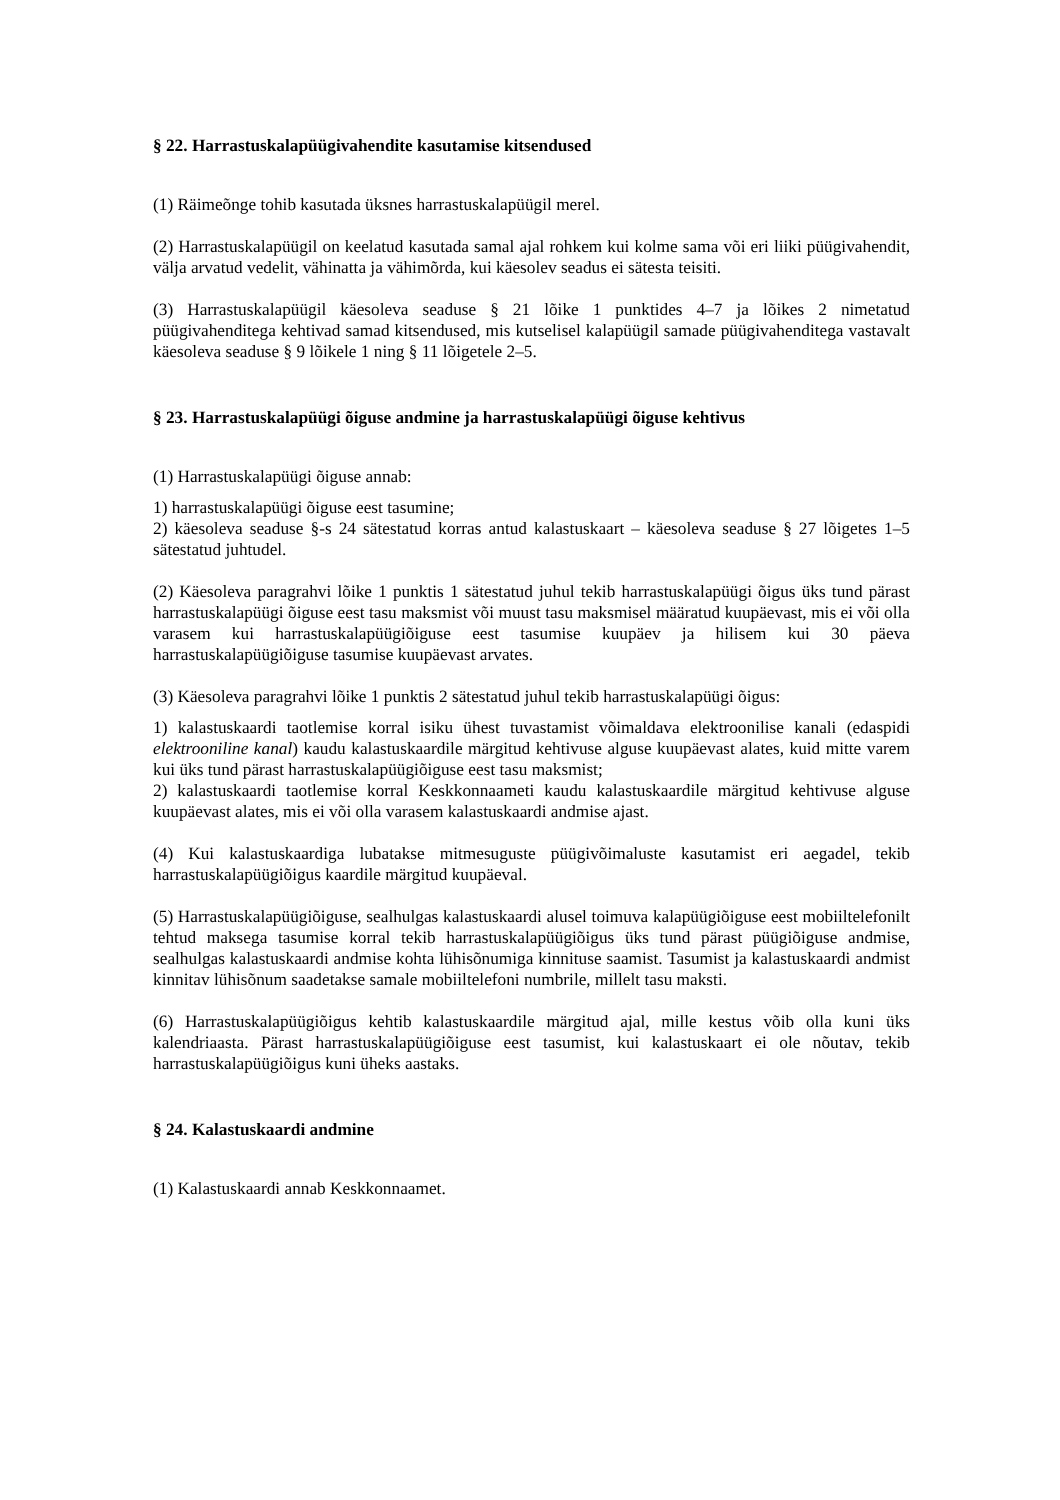§ 22. Harrastuskalapüügivahendite kasutamise kitsendused
(1) Räimeõnge tohib kasutada üksnes harrastuskalapüügil merel.
(2) Harrastuskalapüügil on keelatud kasutada samal ajal rohkem kui kolme sama või eri liiki püügivahendit, välja arvatud vedelit, vähinatta ja vähimõrda, kui käesolev seadus ei sätesta teisiti.
(3) Harrastuskalapüügil käesoleva seaduse § 21 lõike 1 punktides 4–7 ja lõikes 2 nimetatud püügivahenditega kehtivad samad kitsendused, mis kutselisel kalapüügil samade püügivahenditega vastavalt käesoleva seaduse § 9 lõikele 1 ning § 11 lõigetele 2–5.
§ 23. Harrastuskalapüügi õiguse andmine ja harrastuskalapüügi õiguse kehtivus
(1) Harrastuskalapüügi õiguse annab:
1) harrastuskalapüügi õiguse eest tasumine;
2) käesoleva seaduse §-s 24 sätestatud korras antud kalastuskaart – käesoleva seaduse § 27 lõigetes 1–5 sätestatud juhtudel.
(2) Käesoleva paragrahvi lõike 1 punktis 1 sätestatud juhul tekib harrastuskalapüügi õigus üks tund pärast harrastuskalapüügi õiguse eest tasu maksmist või muust tasu maksmisel määratud kuupäevast, mis ei või olla varasem kui harrastuskalapüügiõiguse eest tasumise kuupäev ja hilisem kui 30 päeva harrastuskalapüügiõiguse tasumise kuupäevast arvates.
(3) Käesoleva paragrahvi lõike 1 punktis 2 sätestatud juhul tekib harrastuskalapüügi õigus:
1) kalastuskaardi taotlemise korral isiku ühest tuvastamist võimaldava elektroonilise kanali (edaspidi elektrooniline kanal) kaudu kalastuskaardile märgitud kehtivuse alguse kuupäevast alates, kuid mitte varem kui üks tund pärast harrastuskalapüügiõiguse eest tasu maksmist;
2) kalastuskaardi taotlemise korral Keskkonnaameti kaudu kalastuskaardile märgitud kehtivuse alguse kuupäevast alates, mis ei või olla varasem kalastuskaardi andmise ajast.
(4) Kui kalastuskaardiga lubatakse mitmesuguste püügivõimaluste kasutamist eri aegadel, tekib harrastuskalapüügiõigus kaardile märgitud kuupäeval.
(5) Harrastuskalapüügiõiguse, sealhulgas kalastuskaardi alusel toimuva kalapüügiõiguse eest mobiiltelefonilt tehtud maksega tasumise korral tekib harrastuskalapüügiõigus üks tund pärast püügiõiguse andmise, sealhulgas kalastuskaardi andmise kohta lühisõnumiga kinnituse saamist. Tasumist ja kalastuskaardi andmist kinnitav lühisõnum saadetakse samale mobiiltelefoni numbrile, millelt tasu maksti.
(6) Harrastuskalapüügiõigus kehtib kalastuskaardile märgitud ajal, mille kestus võib olla kuni üks kalendriaasta. Pärast harrastuskalapüügiõiguse eest tasumist, kui kalastuskaart ei ole nõutav, tekib harrastuskalapüügiõigus kuni üheks aastaks.
§ 24. Kalastuskaardi andmine
(1) Kalastuskaardi annab Keskkonnaamet.